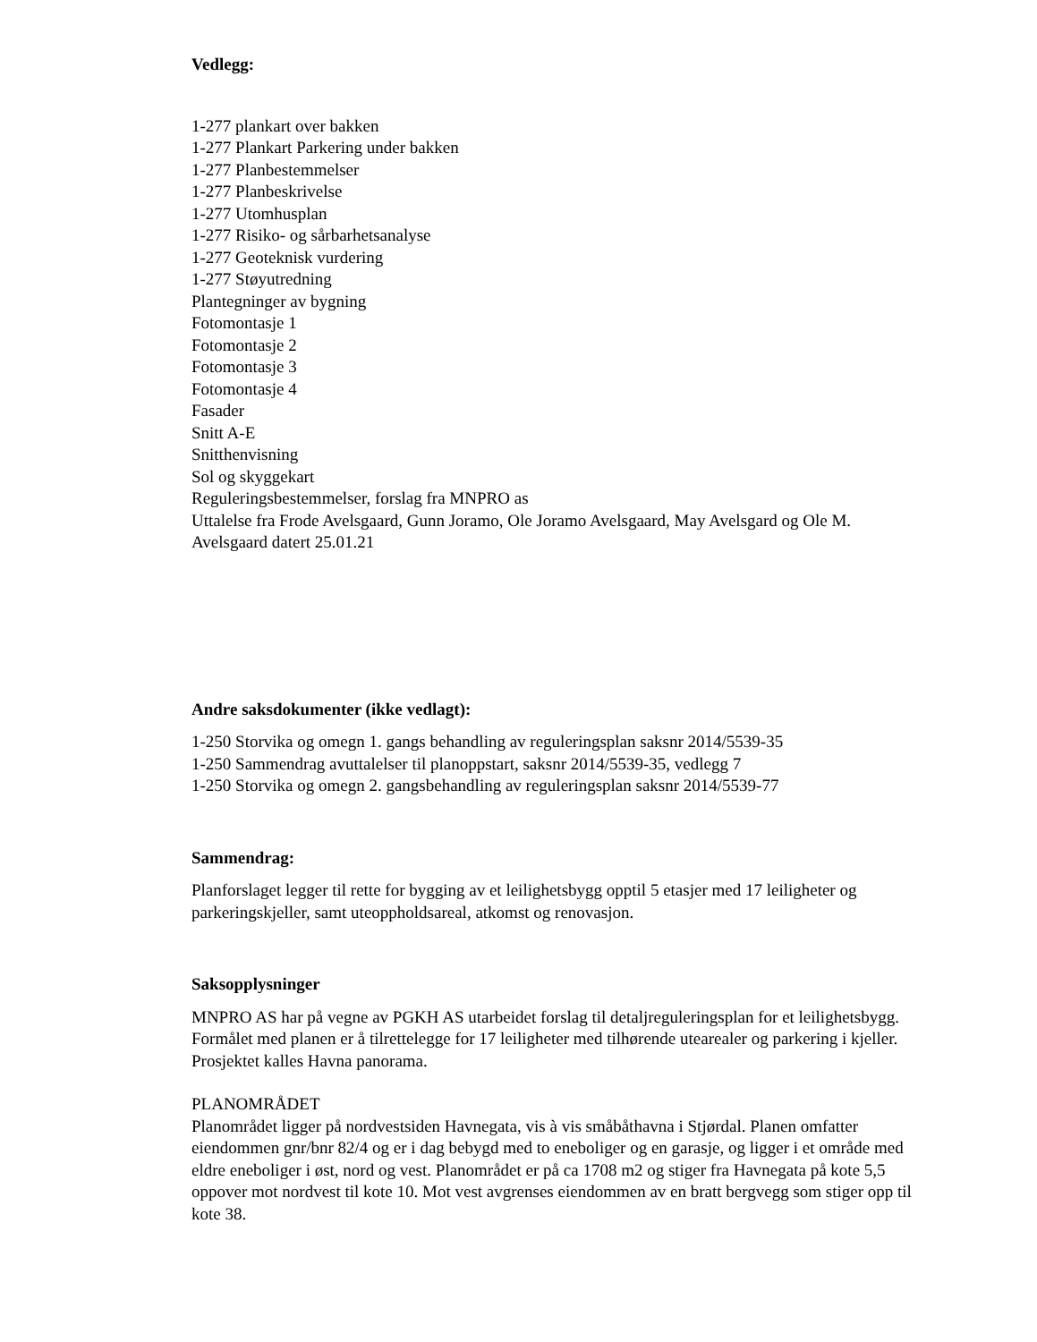Vedlegg:
1-277 plankart over bakken
1-277 Plankart Parkering under bakken
1-277 Planbestemmelser
1-277 Planbeskrivelse
1-277 Utomhusplan
1-277 Risiko- og sårbarhetsanalyse
1-277 Geoteknisk vurdering
1-277 Støyutredning
Plantegninger av bygning
Fotomontasje 1
Fotomontasje 2
Fotomontasje 3
Fotomontasje 4
Fasader
Snitt A-E
Snitthenvisning
Sol og skyggekart
Reguleringsbestemmelser, forslag fra MNPRO as
Uttalelse fra Frode Avelsgaard, Gunn Joramo, Ole Joramo Avelsgaard, May Avelsgard og Ole M. Avelsgaard datert 25.01.21
Andre saksdokumenter (ikke vedlagt):
1-250 Storvika og omegn 1. gangs behandling av reguleringsplan saksnr 2014/5539-35
1-250 Sammendrag avuttalelser til planoppstart, saksnr 2014/5539-35, vedlegg 7
1-250 Storvika og omegn 2. gangsbehandling av reguleringsplan saksnr 2014/5539-77
Sammendrag:
Planforslaget legger til rette for bygging av et leilighetsbygg opptil 5 etasjer med 17 leiligheter og parkeringskjeller, samt uteoppholdsareal, atkomst og renovasjon.
Saksopplysninger
MNPRO AS har på vegne av PGKH AS utarbeidet forslag til detaljreguleringsplan for et leilighetsbygg. Formålet med planen er å tilrettelegge for 17 leiligheter med tilhørende utearealer og parkering i kjeller. Prosjektet kalles Havna panorama.
PLANOMRÅDET
Planområdet ligger på nordvestsiden Havnegata, vis à vis småbåthavna i Stjørdal. Planen omfatter eiendommen gnr/bnr 82/4 og er i dag bebygd med to eneboliger og en garasje, og ligger i et område med eldre eneboliger i øst, nord og vest. Planområdet er på ca 1708 m2 og stiger fra Havnegata på kote 5,5 oppover mot nordvest til kote 10. Mot vest avgrenses eiendommen av en bratt bergvegg som stiger opp til kote 38.